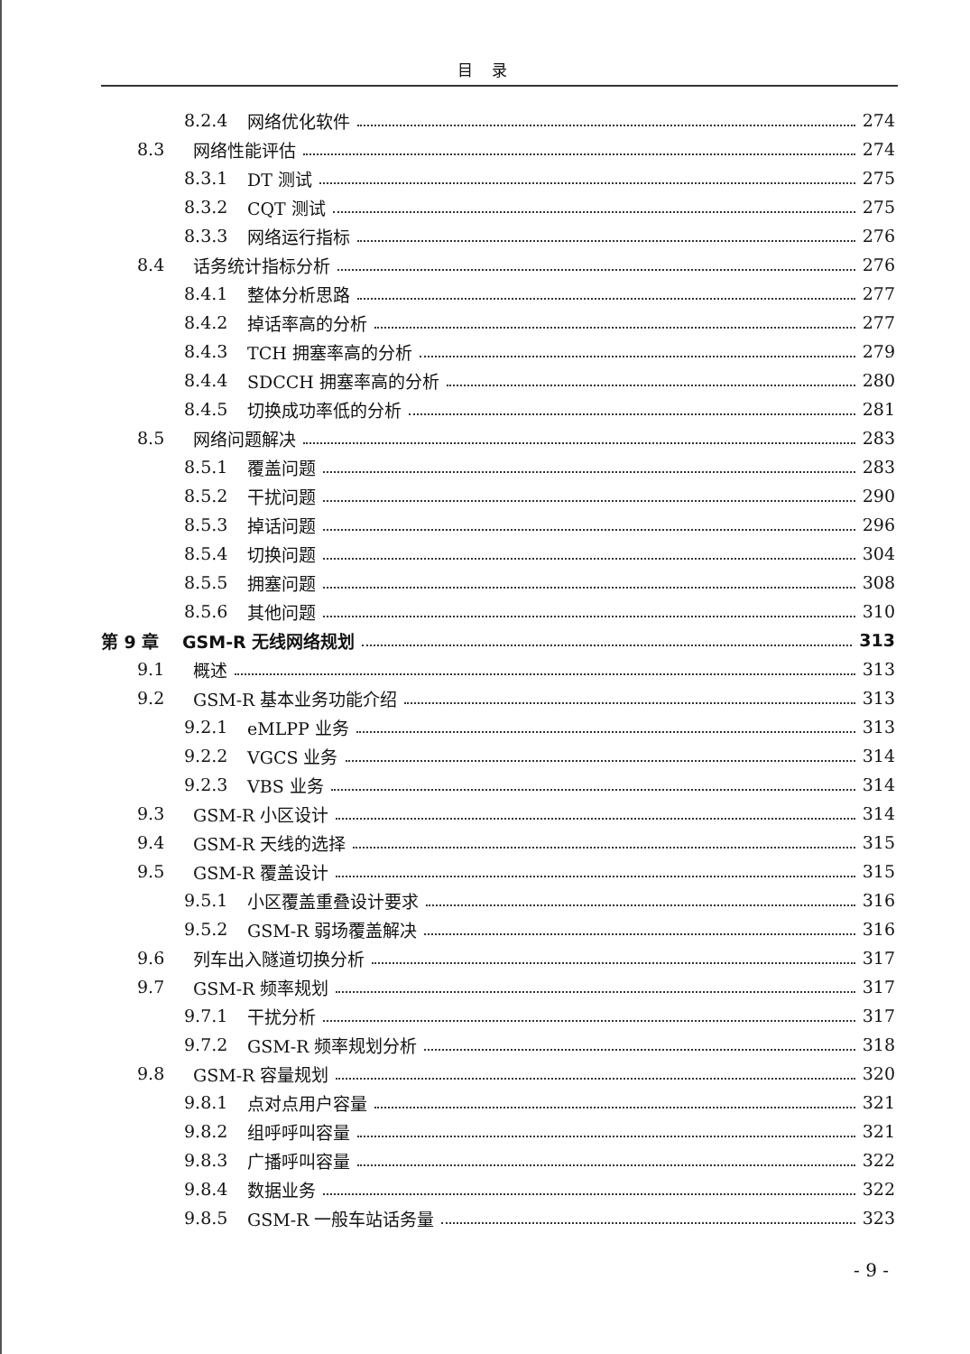目 录
8.2.4 网络优化软件 274
8.3 网络性能评估 274
8.3.1 DT 测试 275
8.3.2 CQT 测试 275
8.3.3 网络运行指标 276
8.4 话务统计指标分析 276
8.4.1 整体分析思路 277
8.4.2 掉话率高的分析 277
8.4.3 TCH 拥塞率高的分析 279
8.4.4 SDCCH 拥塞率高的分析 280
8.4.5 切换成功率低的分析 281
8.5 网络问题解决 283
8.5.1 覆盖问题 283
8.5.2 干扰问题 290
8.5.3 掉话问题 296
8.5.4 切换问题 304
8.5.5 拥塞问题 308
8.5.6 其他问题 310
第 9 章 GSM-R 无线网络规划 313
9.1 概述 313
9.2 GSM-R 基本业务功能介绍 313
9.2.1 eMLPP 业务 313
9.2.2 VGCS 业务 314
9.2.3 VBS 业务 314
9.3 GSM-R 小区设计 314
9.4 GSM-R 天线的选择 315
9.5 GSM-R 覆盖设计 315
9.5.1 小区覆盖重叠设计要求 316
9.5.2 GSM-R 弱场覆盖解决 316
9.6 列车出入隧道切换分析 317
9.7 GSM-R 频率规划 317
9.7.1 干扰分析 317
9.7.2 GSM-R 频率规划分析 318
9.8 GSM-R 容量规划 320
9.8.1 点对点用户容量 321
9.8.2 组呼呼叫容量 321
9.8.3 广播呼叫容量 322
9.8.4 数据业务 322
9.8.5 GSM-R 一般车站话务量 323
- 9 -